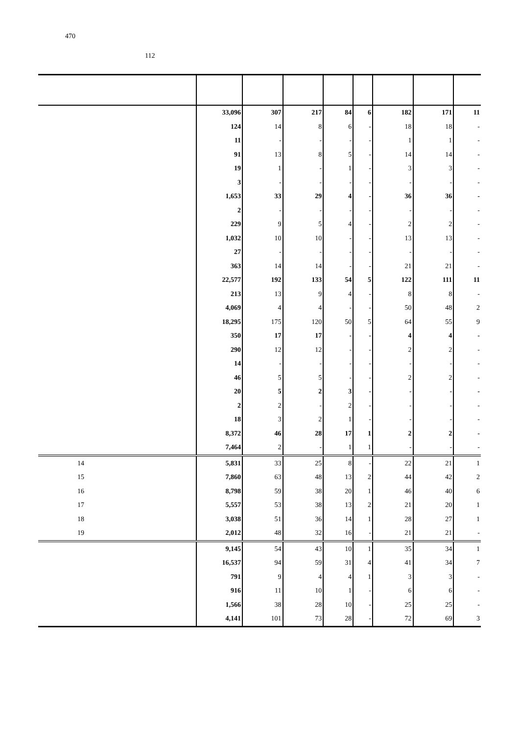470
112
| | 33,096 | 307 | 217 | 84 | 6 | 182 | 171 | 11 |
| | 124 | 14 | 8 | 6 | - | 18 | 18 | - |
| | 11 | - | - | - | - | 1 | 1 | - |
| | 91 | 13 | 8 | 5 | - | 14 | 14 | - |
| | 19 | 1 | - | 1 | - | 3 | 3 | - |
| | 3 | - | - | - | - | - | - | - |
| | 1,653 | 33 | 29 | 4 | - | 36 | 36 | - |
| | 2 | - | - | - | - | - | - | - |
| | 229 | 9 | 5 | 4 | - | 2 | 2 | - |
| | 1,032 | 10 | 10 | - | - | 13 | 13 | - |
| | 27 | - | - | - | - | - | - | - |
| | 363 | 14 | 14 | - | - | 21 | 21 | - |
| | 22,577 | 192 | 133 | 54 | 5 | 122 | 111 | 11 |
| | 213 | 13 | 9 | 4 | - | 8 | 8 | - |
| | 4,069 | 4 | 4 | - | - | 50 | 48 | 2 |
| | 18,295 | 175 | 120 | 50 | 5 | 64 | 55 | 9 |
| | 350 | 17 | 17 | - | - | 4 | 4 | - |
| | 290 | 12 | 12 | - | - | 2 | 2 | - |
| | 14 | - | - | - | - | - | - | - |
| | 46 | 5 | 5 | - | - | 2 | 2 | - |
| | 20 | 5 | 2 | 3 | - | - | - | - |
| | 2 | 2 | - | 2 | - | - | - | - |
| | 18 | 3 | 2 | 1 | - | - | - | - |
| | 8,372 | 46 | 28 | 17 | 1 | 2 | 2 | - |
| | 7,464 | 2 | - | 1 | 1 | - | - | - |
| 14 | 5,831 | 33 | 25 | 8 | - | 22 | 21 | 1 |
| 15 | 7,860 | 63 | 48 | 13 | 2 | 44 | 42 | 2 |
| 16 | 8,798 | 59 | 38 | 20 | 1 | 46 | 40 | 6 |
| 17 | 5,557 | 53 | 38 | 13 | 2 | 21 | 20 | 1 |
| 18 | 3,038 | 51 | 36 | 14 | 1 | 28 | 27 | 1 |
| 19 | 2,012 | 48 | 32 | 16 | - | 21 | 21 | - |
| | 9,145 | 54 | 43 | 10 | 1 | 35 | 34 | 1 |
| | 16,537 | 94 | 59 | 31 | 4 | 41 | 34 | 7 |
| | 791 | 9 | 4 | 4 | 1 | 3 | 3 | - |
| | 916 | 11 | 10 | 1 | - | 6 | 6 | - |
| | 1,566 | 38 | 28 | 10 | - | 25 | 25 | - |
| | 4,141 | 101 | 73 | 28 | - | 72 | 69 | 3 |